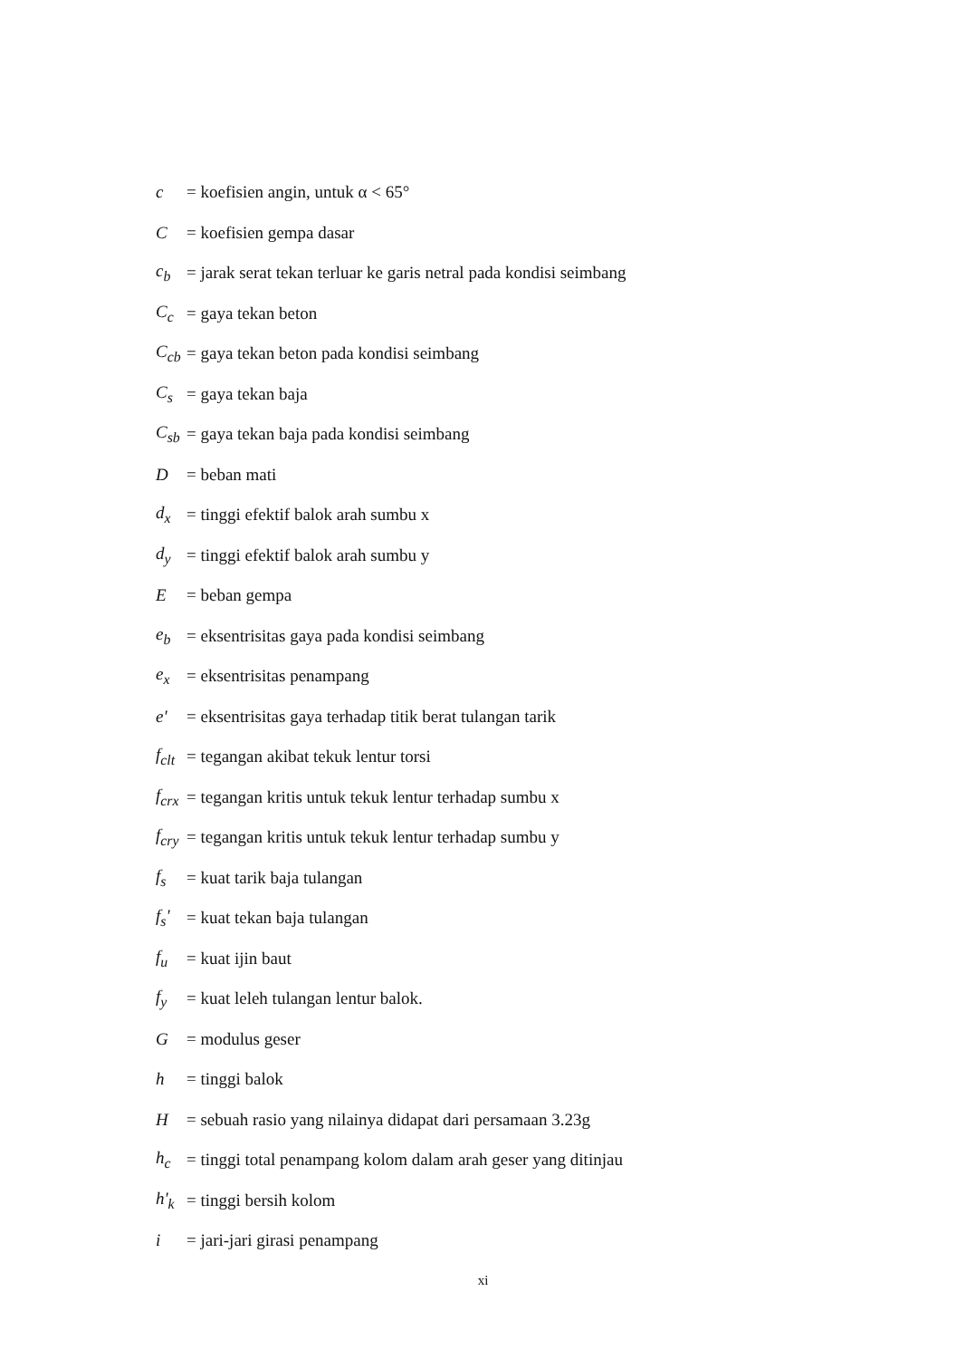c = koefisien angin, untuk α < 65°
C = koefisien gempa dasar
c<sub>b</sub> = jarak serat tekan terluar ke garis netral pada kondisi seimbang
C<sub>c</sub> = gaya tekan beton
C<sub>cb</sub> = gaya tekan beton pada kondisi seimbang
C<sub>s</sub> = gaya tekan baja
C<sub>sb</sub> = gaya tekan baja pada kondisi seimbang
D = beban mati
d<sub>x</sub> = tinggi efektif balok arah sumbu x
d<sub>y</sub> = tinggi efektif balok arah sumbu y
E = beban gempa
e<sub>b</sub> = eksentrisitas gaya pada kondisi seimbang
e<sub>x</sub> = eksentrisitas penampang
e' = eksentrisitas gaya terhadap titik berat tulangan tarik
f<sub>clt</sub> = tegangan akibat tekuk lentur torsi
f<sub>crx</sub> = tegangan kritis untuk tekuk lentur terhadap sumbu x
f<sub>cry</sub> = tegangan kritis untuk tekuk lentur terhadap sumbu y
f<sub>s</sub> = kuat tarik baja tulangan
f<sub>s</sub>' = kuat tekan baja tulangan
f<sub>u</sub> = kuat ijin baut
f<sub>y</sub> = kuat leleh tulangan lentur balok.
G = modulus geser
h = tinggi balok
H = sebuah rasio yang nilainya didapat dari persamaan 3.23g
h<sub>c</sub> = tinggi total penampang kolom dalam arah geser yang ditinjau
h'<sub>k</sub> = tinggi bersih kolom
i = jari-jari girasi penampang
xi